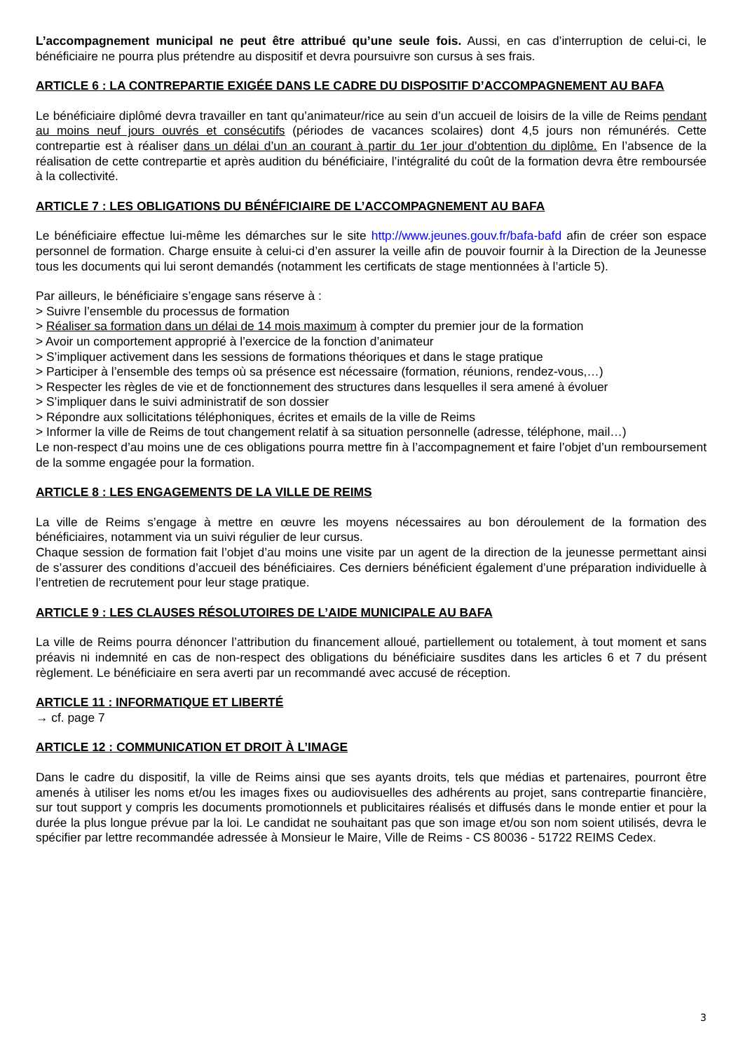L’accompagnement municipal ne peut être attribué qu’une seule fois. Aussi, en cas d’interruption de celui-ci, le bénéficiaire ne pourra plus prétendre au dispositif et devra poursuivre son cursus à ses frais.
ARTICLE 6 : LA CONTREPARTIE EXIGÉE DANS LE CADRE DU DISPOSITIF D’ACCOMPAGNEMENT AU BAFA
Le bénéficiaire diplômé devra travailler en tant qu’animateur/rice au sein d’un accueil de loisirs de la ville de Reims pendant au moins neuf jours ouvrés et consécutifs (périodes de vacances scolaires) dont 4,5 jours non rémunérés. Cette contrepartie est à réaliser dans un délai d’un an courant à partir du 1er jour d’obtention du diplôme. En l’absence de la réalisation de cette contrepartie et après audition du bénéficiaire, l’intégralité du coût de la formation devra être remboursée à la collectivité.
ARTICLE 7 : LES OBLIGATIONS DU BÉNÉFICIAIRE DE L’ACCOMPAGNEMENT AU BAFA
Le bénéficiaire effectue lui-même les démarches sur le site http://www.jeunes.gouv.fr/bafa-bafd afin de créer son espace personnel de formation. Charge ensuite à celui-ci d’en assurer la veille afin de pouvoir fournir à la Direction de la Jeunesse tous les documents qui lui seront demandés (notamment les certificats de stage mentionnées à l’article 5).
Par ailleurs, le bénéficiaire s’engage sans réserve à :
> Suivre l’ensemble du processus de formation
> Réaliser sa formation dans un délai de 14 mois maximum à compter du premier jour de la formation
> Avoir un comportement approprié à l’exercice de la fonction d’animateur
> S’impliquer activement dans les sessions de formations théoriques et dans le stage pratique
> Participer à l’ensemble des temps où sa présence est nécessaire (formation, réunions, rendez-vous,…)
> Respecter les règles de vie et de fonctionnement des structures dans lesquelles il sera amené à évoluer
> S’impliquer dans le suivi administratif de son dossier
> Répondre aux sollicitations téléphoniques, écrites et emails de la ville de Reims
> Informer la ville de Reims de tout changement relatif à sa situation personnelle (adresse, téléphone, mail…)
Le non-respect d’au moins une de ces obligations pourra mettre fin à l’accompagnement et faire l’objet d’un remboursement de la somme engagée pour la formation.
ARTICLE 8 : LES ENGAGEMENTS DE LA VILLE DE REIMS
La ville de Reims s’engage à mettre en œuvre les moyens nécessaires au bon déroulement de la formation des bénéficiaires, notamment via un suivi régulier de leur cursus.
Chaque session de formation fait l’objet d’au moins une visite par un agent de la direction de la jeunesse permettant ainsi de s’assurer des conditions d’accueil des bénéficiaires. Ces derniers bénéficient également d’une préparation individuelle à l’entretien de recrutement pour leur stage pratique.
ARTICLE 9 : LES CLAUSES RÉSOLUTOIRES DE L’AIDE MUNICIPALE AU BAFA
La ville de Reims pourra dénoncer l’attribution du financement alloué, partiellement ou totalement, à tout moment et sans préavis ni indemnité en cas de non-respect des obligations du bénéficiaire susdites dans les articles 6 et 7 du présent règlement. Le bénéficiaire en sera averti par un recommandé avec accusé de réception.
ARTICLE 11 : INFORMATIQUE ET LIBERTÉ
→ cf. page 7
ARTICLE 12 : COMMUNICATION ET DROIT À L’IMAGE
Dans le cadre du dispositif, la ville de Reims ainsi que ses ayants droits, tels que médias et partenaires, pourront être amenés à utiliser les noms et/ou les images fixes ou audiovisuelles des adhérents au projet, sans contrepartie financière, sur tout support y compris les documents promotionnels et publicitaires réalisés et diffusés dans le monde entier et pour la durée la plus longue prévue par la loi. Le candidat ne souhaitant pas que son image et/ou son nom soient utilisés, devra le spécifier par lettre recommandée adressée à Monsieur le Maire, Ville de Reims - CS 80036 - 51722 REIMS Cedex.
3